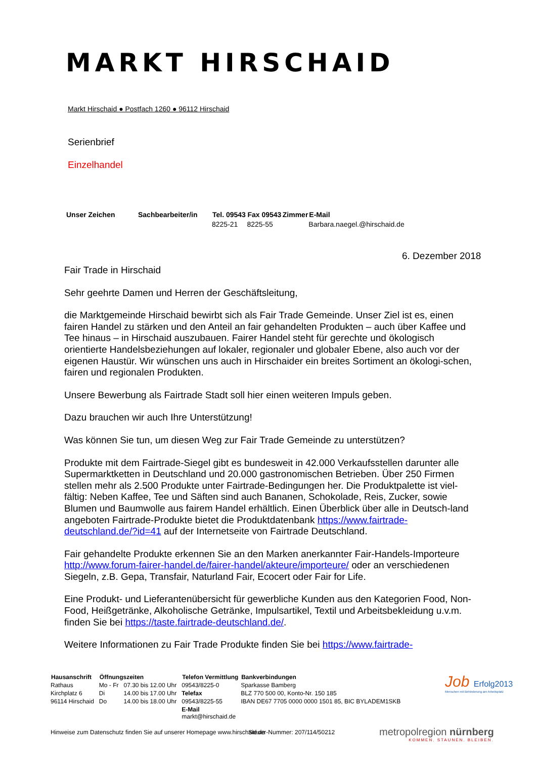MARKT HIRSCHAID
Markt Hirschaid ● Postfach 1260 ● 96112 Hirschaid
Serienbrief
Einzelhandel
| Unser Zeichen | Sachbearbeiter/in | Tel. 09543 | Fax 09543 | Zimmer | E-Mail |
| --- | --- | --- | --- | --- | --- |
| | | 8225-21 | 8225-55 | | Barbara.naegel.@hirschaid.de |
6. Dezember 2018
Fair Trade in Hirschaid
Sehr geehrte Damen und Herren der Geschäftsleitung,
die Marktgemeinde Hirschaid bewirbt sich als Fair Trade Gemeinde. Unser Ziel ist es, einen fairen Handel zu stärken und den Anteil an fair gehandelten Produkten – auch über Kaffee und Tee hinaus – in Hirschaid auszubauen. Fairer Handel steht für gerechte und ökologisch orientierte Handelsbeziehungen auf lokaler, regionaler und globaler Ebene, also auch vor der eigenen Haustür. Wir wünschen uns auch in Hirschaider ein breites Sortiment an ökologi-schen, fairen und regionalen Produkten.
Unsere Bewerbung als Fairtrade Stadt soll hier einen weiteren Impuls geben.
Dazu brauchen wir auch Ihre Unterstützung!
Was können Sie tun, um diesen Weg zur Fair Trade Gemeinde zu unterstützen?
Produkte mit dem Fairtrade-Siegel gibt es bundesweit in 42.000 Verkaufsstellen darunter alle Supermarktketten in Deutschland und 20.000 gastronomischen Betrieben. Über 250 Firmen stellen mehr als 2.500 Produkte unter Fairtrade-Bedingungen her. Die Produktpalette ist viel-fältig: Neben Kaffee, Tee und Säften sind auch Bananen, Schokolade, Reis, Zucker, sowie Blumen und Baumwolle aus fairem Handel erhältlich. Einen Überblick über alle in Deutsch-land angeboten Fairtrade-Produkte bietet die Produktdatenbank https://www.fairtrade-deutschland.de/?id=41 auf der Internetseite von Fairtrade Deutschland.
Fair gehandelte Produkte erkennen Sie an den Marken anerkannter Fair-Handels-Importeure http://www.forum-fairer-handel.de/fairer-handel/akteure/importeure/ oder an verschiedenen Siegeln, z.B. Gepa, Transfair, Naturland Fair, Ecocert oder Fair for Life.
Eine Produkt- und Lieferantenübersicht für gewerbliche Kunden aus den Kategorien Food, Non-Food, Heißgetränke, Alkoholische Getränke, Impulsartikel, Textil und Arbeitsbekleidung u.v.m. finden Sie bei https://taste.fairtrade-deutschland.de/.
Weitere Informationen zu Fair Trade Produkte finden Sie bei https://www.fairtrade-
| Hausanschrift | Öffnungszeiten | | Telefon Vermittlung | Bankverbindungen |
| --- | --- | --- | --- | --- |
| Rathaus | Mo - Fr | 07.30 bis 12.00 Uhr | 09543/8225-0 | Sparkasse Bamberg |
| Kirchplatz 6 | Di | 14.00 bis 17.00 Uhr | Telefax | BLZ 770 500 00, Konto-Nr. 150 185 |
| 96114 Hirschaid | Do | 14.00 bis 18.00 Uhr | 09543/8225-55 | IBAN DE67 7705 0000 0000 1501 85, BIC BYLADEM1SKB |
| | | | E-Mail markt@hirschaid.de | |
Hinweise zum Datenschutz finden Sie auf unserer Homepage www.hirschaid.de
Steuer-Nummer: 207/114/50212
Job Erfolg2013
Menschen mit Behinderung am Arbeitsplatz
metropolregion nürnberg
KOMMEN. STAUNEN. BLEIBEN.